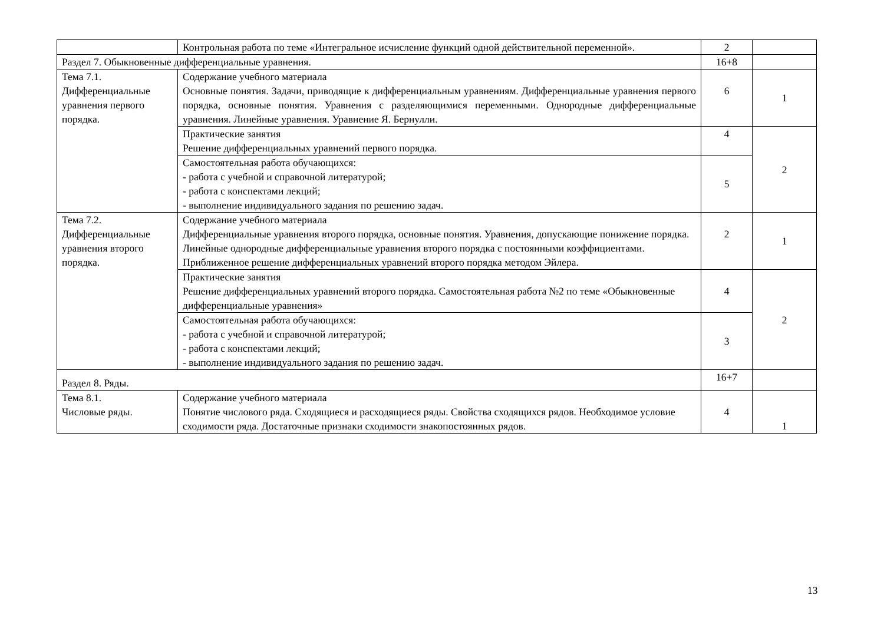| | Контрольная работа по теме «Интегральное исчисление функций одной действительной переменной». | 2 | |
| Раздел 7. Обыкновенные дифференциальные уравнения. | | 16+8 | |
| Тема 7.1. Дифференциальные уравнения первого порядка. | Содержание учебного материала Основные понятия. Задачи, приводящие к дифференциальным уравнениям. Дифференциальные уравнения первого порядка, основные понятия. Уравнения с разделяющимися переменными. Однородные дифференциальные уравнения. Линейные уравнения. Уравнение Я. Бернулли. | 6 | 1 |
| | Практические занятия Решение дифференциальных уравнений первого порядка. | 4 | 2 |
| | Самостоятельная работа обучающихся: - работа с учебной и справочной литературой; - работа с конспектами лекций; - выполнение индивидуального задания по решению задач. | 5 | |
| Тема 7.2. Дифференциальные уравнения второго порядка. | Содержание учебного материала Дифференциальные уравнения второго порядка, основные понятия. Уравнения, допускающие понижение порядка. Линейные однородные дифференциальные уравнения второго порядка с постоянными коэффициентами. Приближенное решение дифференциальных уравнений второго порядка методом Эйлера. | 2 | 1 |
| | Практические занятия Решение дифференциальных уравнений второго порядка. Самостоятельная работа №2 по теме «Обыкновенные дифференциальные уравнения» | 4 | 2 |
| | Самостоятельная работа обучающихся: - работа с учебной и справочной литературой; - работа с конспектами лекций; - выполнение индивидуального задания по решению задач. | 3 | |
| Раздел 8. Ряды. | | 16+7 | |
| Тема 8.1. Числовые ряды. | Содержание учебного материала Понятие числового ряда. Сходящиеся и расходящиеся ряды. Свойства сходящихся рядов. Необходимое условие сходимости ряда. Достаточные признаки сходимости знакопостоянных рядов. | 4 | 1 |
13